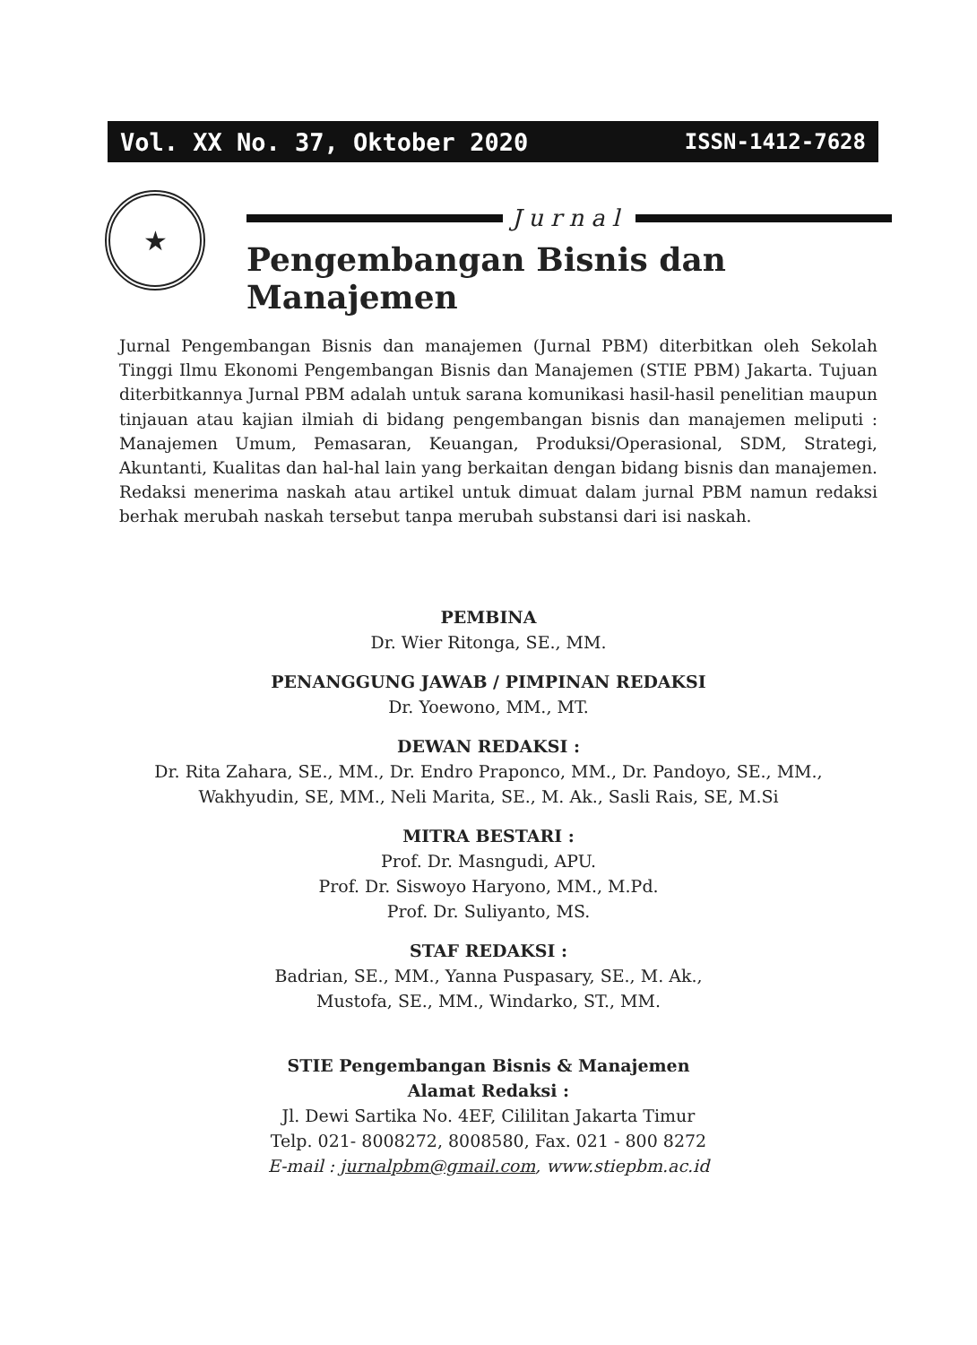Vol. XX No. 37, Oktober 2020 ISSN-1412-7628
★
Jurnal
Pengembangan Bisnis dan Manajemen
Jurnal Pengembangan Bisnis dan manajemen (Jurnal PBM) diterbitkan oleh Sekolah Tinggi Ilmu Ekonomi Pengembangan Bisnis dan Manajemen (STIE PBM) Jakarta. Tujuan diterbitkannya Jurnal PBM adalah untuk sarana komunikasi hasil-hasil penelitian maupun tinjauan atau kajian ilmiah di bidang pengembangan bisnis dan manajemen meliputi : Manajemen Umum, Pemasaran, Keuangan, Produksi/Operasional, SDM, Strategi, Akuntanti, Kualitas dan hal-hal lain yang berkaitan dengan bidang bisnis dan manajemen. Redaksi menerima naskah atau artikel untuk dimuat dalam jurnal PBM namun redaksi berhak merubah naskah tersebut tanpa merubah substansi dari isi naskah.
PEMBINA
Dr. Wier Ritonga, SE., MM.
PENANGGUNG JAWAB / PIMPINAN REDAKSI
Dr. Yoewono, MM., MT.
DEWAN REDAKSI :
Dr. Rita Zahara, SE., MM., Dr. Endro Praponco, MM., Dr. Pandoyo, SE., MM.,
Wakhyudin, SE, MM., Neli Marita, SE., M. Ak., Sasli Rais, SE, M.Si
MITRA BESTARI :
Prof. Dr. Masngudi, APU.
Prof. Dr. Siswoyo Haryono, MM., M.Pd.
Prof. Dr. Suliyanto, MS.
STAF REDAKSI :
Badrian, SE., MM., Yanna Puspasary, SE., M. Ak.,
Mustofa, SE., MM., Windarko, ST., MM.
STIE Pengembangan Bisnis & Manajemen
Alamat Redaksi :
Jl. Dewi Sartika No. 4EF, Cililitan Jakarta Timur
Telp. 021- 8008272, 8008580, Fax. 021 - 800 8272
E-mail : jurnalpbm@gmail.com, www.stiepbm.ac.id